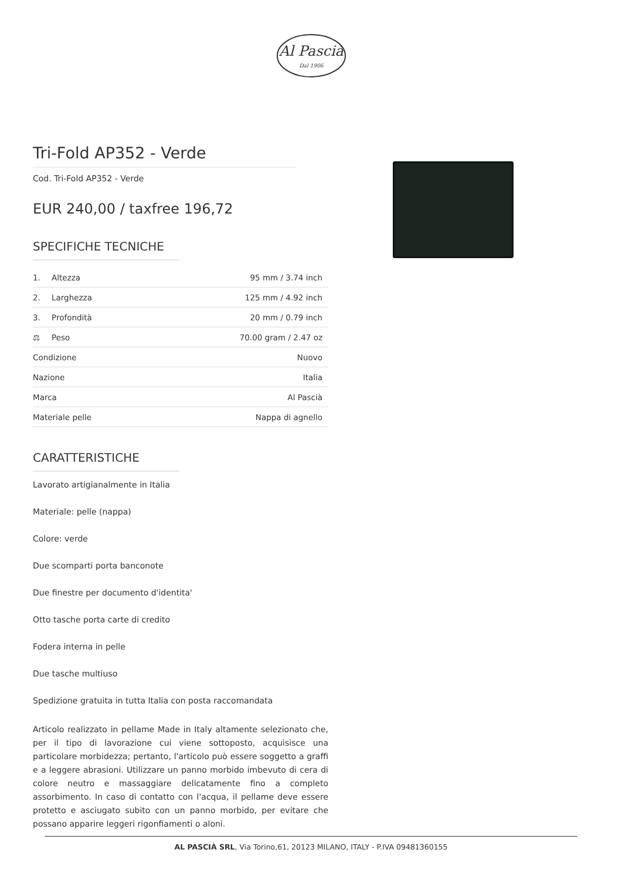Al Pascià
Dal 1906
Tri-Fold AP352 - Verde
Cod. Tri-Fold AP352 - Verde
EUR 240,00 / taxfree 196,72
SPECIFICHE TECNICHE
| 1. | Altezza | 95 mm / 3.74 inch |
| 2. | Larghezza | 125 mm / 4.92 inch |
| 3. | Profondità | 20 mm / 0.79 inch |
| ⚖ | Peso | 70.00 gram / 2.47 oz |
| Condizione | | Nuovo |
| Nazione | | Italia |
| Marca | | Al Pascià |
| Materiale pelle | | Nappa di agnello |
CARATTERISTICHE
Lavorato artigianalmente in Italia
Materiale: pelle (nappa)
Colore: verde
Due scomparti porta banconote
Due finestre per documento d'identita'
Otto tasche porta carte di credito
Fodera interna in pelle
Due tasche multiuso
Spedizione gratuita in tutta Italia con posta raccomandata
Articolo realizzato in pellame Made in Italy altamente selezionato che, per il tipo di lavorazione cui viene sottoposto, acquisisce una particolare morbidezza; pertanto, l'articolo può essere soggetto a graffi e a leggere abrasioni. Utilizzare un panno morbido imbevuto di cera di colore neutro e massaggiare delicatamente fino a completo assorbimento. In caso di contatto con l'acqua, il pellame deve essere protetto e asciugato subito con un panno morbido, per evitare che possano apparire leggeri rigonfiamenti o aloni.
AL PASCIÀ SRL, Via Torino,61, 20123 MILANO, ITALY - P.IVA 09481360155